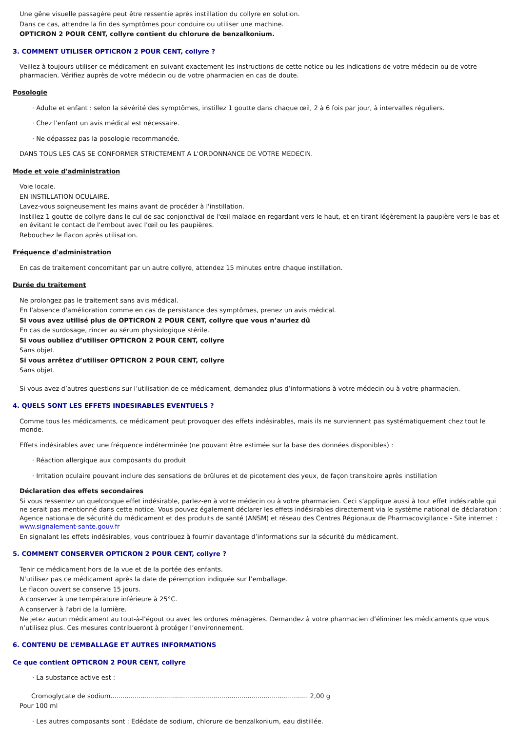Une gêne visuelle passagère peut être ressentie après instillation du collyre en solution.
Dans ce cas, attendre la fin des symptômes pour conduire ou utiliser une machine.
OPTICRON 2 POUR CENT, collyre contient du chlorure de benzalkonium.
3. COMMENT UTILISER OPTICRON 2 POUR CENT, collyre ?
Veillez à toujours utiliser ce médicament en suivant exactement les instructions de cette notice ou les indications de votre médecin ou de votre pharmacien. Vérifiez auprès de votre médecin ou de votre pharmacien en cas de doute.
Posologie
· Adulte et enfant : selon la sévérité des symptômes, instillez 1 goutte dans chaque œil, 2 à 6 fois par jour, à intervalles réguliers.
· Chez l'enfant un avis médical est nécessaire.
· Ne dépassez pas la posologie recommandée.
DANS TOUS LES CAS SE CONFORMER STRICTEMENT A L'ORDONNANCE DE VOTRE MEDECIN.
Mode et voie d'administration
Voie locale.
EN INSTILLATION OCULAIRE.
Lavez-vous soigneusement les mains avant de procéder à l'instillation.
Instillez 1 goutte de collyre dans le cul de sac conjonctival de l'œil malade en regardant vers le haut, et en tirant légèrement la paupière vers le bas et en évitant le contact de l'embout avec l'œil ou les paupières.
Rebouchez le flacon après utilisation.
Fréquence d'administration
En cas de traitement concomitant par un autre collyre, attendez 15 minutes entre chaque instillation.
Durée du traitement
Ne prolongez pas le traitement sans avis médical.
En l'absence d'amélioration comme en cas de persistance des symptômes, prenez un avis médical.
Si vous avez utilisé plus de OPTICRON 2 POUR CENT, collyre que vous n’auriez dû
En cas de surdosage, rincer au sérum physiologique stérile.
Si vous oubliez d’utiliser OPTICRON 2 POUR CENT, collyre
Sans objet.
Si vous arrêtez d’utiliser OPTICRON 2 POUR CENT, collyre
Sans objet.
Si vous avez d’autres questions sur l’utilisation de ce médicament, demandez plus d’informations à votre médecin ou à votre pharmacien.
4. QUELS SONT LES EFFETS INDESIRABLES EVENTUELS ?
Comme tous les médicaments, ce médicament peut provoquer des effets indésirables, mais ils ne surviennent pas systématiquement chez tout le monde.
Effets indésirables avec une fréquence indéterminée (ne pouvant être estimée sur la base des données disponibles) :
· Réaction allergique aux composants du produit
· Irritation oculaire pouvant inclure des sensations de brûlures et de picotement des yeux, de façon transitoire après instillation
Déclaration des effets secondaires
Si vous ressentez un quelconque effet indésirable, parlez-en à votre médecin ou à votre pharmacien. Ceci s’applique aussi à tout effet indésirable qui ne serait pas mentionné dans cette notice. Vous pouvez également déclarer les effets indésirables directement via le système national de déclaration : Agence nationale de sécurité du médicament et des produits de santé (ANSM) et réseau des Centres Régionaux de Pharmacovigilance - Site internet : www.signalement-sante.gouv.fr
En signalant les effets indésirables, vous contribuez à fournir davantage d’informations sur la sécurité du médicament.
5. COMMENT CONSERVER OPTICRON 2 POUR CENT, collyre ?
Tenir ce médicament hors de la vue et de la portée des enfants.
N’utilisez pas ce médicament après la date de péremption indiquée sur l’emballage.
Le flacon ouvert se conserve 15 jours.
A conserver à une température inférieure à 25°C.
A conserver à l'abri de la lumière.
Ne jetez aucun médicament au tout-à-l’égout ou avec les ordures ménagères. Demandez à votre pharmacien d’éliminer les médicaments que vous n’utilisez plus. Ces mesures contribueront à protéger l’environnement.
6. CONTENU DE L’EMBALLAGE ET AUTRES INFORMATIONS
Ce que contient OPTICRON 2 POUR CENT, collyre
· La substance active est :
Cromoglycate de sodium.................................................................................................. 2,00 g
Pour 100 ml
· Les autres composants sont : Edédate de sodium, chlorure de benzalkonium, eau distillée.